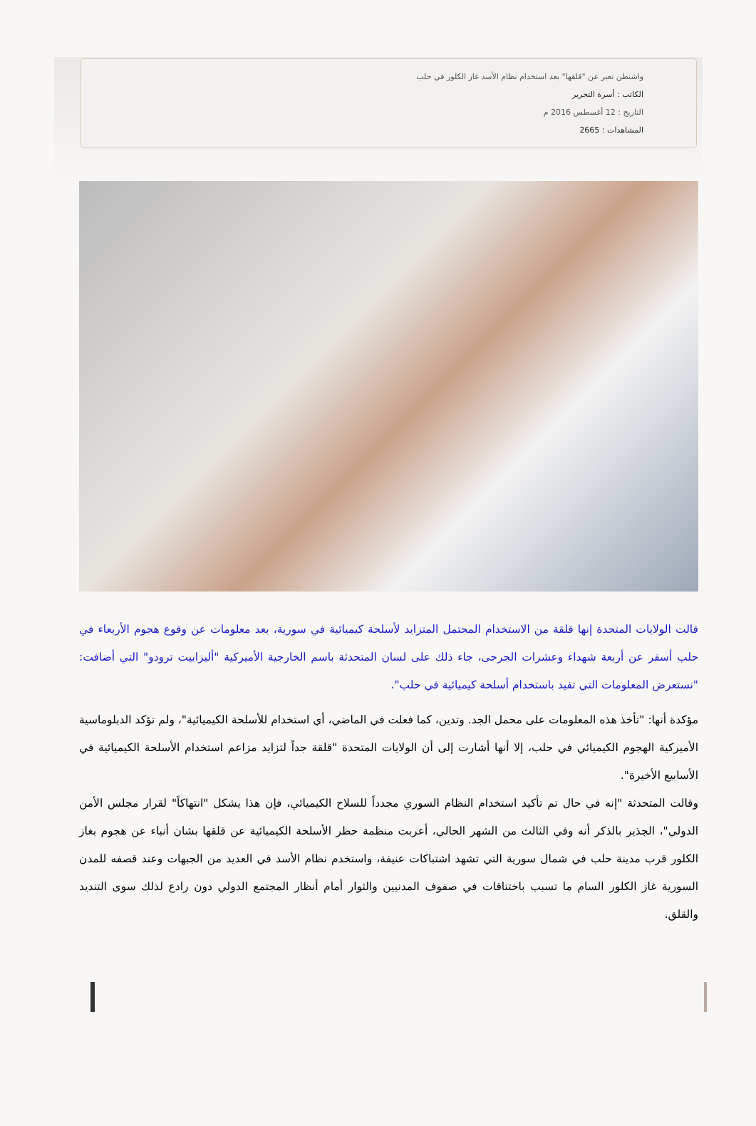واشنطن تعبر عن "قلقها" بعد استخدام نظام الأسد غاز الكلور في حلب
الكاتب : أسرة التحرير
التاريخ : 12 أغسطس 2016 م
المشاهدات : 2665
قالت الولايات المتحدة إنها قلقة من الاستخدام المحتمل المتزايد لأسلحة كيميائية في سورية، بعد معلومات عن وقوع هجوم الأربعاء في حلب أسفر عن أربعة شهداء وعشرات الجرحى، جاء ذلك على لسان المتحدثة باسم الخارجية الأميركية "أليزابيت ترودو" التي أضافت: "نستعرض المعلومات التي تفيد باستخدام أسلحة كيميائية في حلب".
مؤكدة أنها: "تأخذ هذه المعلومات على محمل الجد. وتدين، كما فعلت في الماضي، أي استخدام للأسلحة الكيميائية"، ولم تؤكد الدبلوماسية الأميركية الهجوم الكيميائي في حلب، إلا أنها أشارت إلى أن الولايات المتحدة "قلقة جداً لتزايد مزاعم استخدام الأسلحة الكيميائية في الأسابيع الأخيرة".
وقالت المتحدثة "إنه في حال تم تأكيد استخدام النظام السوري مجدداً للسلاح الكيميائي، فإن هذا يشكل "انتهاكاً" لقرار مجلس الأمن الدولي"، الجذير بالذكر أنه وفي الثالث من الشهر الحالي، أعربت منظمة حظر الأسلحة الكيميائية عن قلقها بشان أنباء عن هجوم بغاز الكلور قرب مدينة حلب في شمال سورية التي تشهد اشتباكات عنيفة، واستخدم نظام الأسد في العديد من الجبهات وعند قصفه للمدن السورية غاز الكلور السام ما تسبب باختناقات في صفوف المدنيين والثوار أمام أنظار المجتمع الدولي دون رادع لذلك سوى التنديد والقلق.